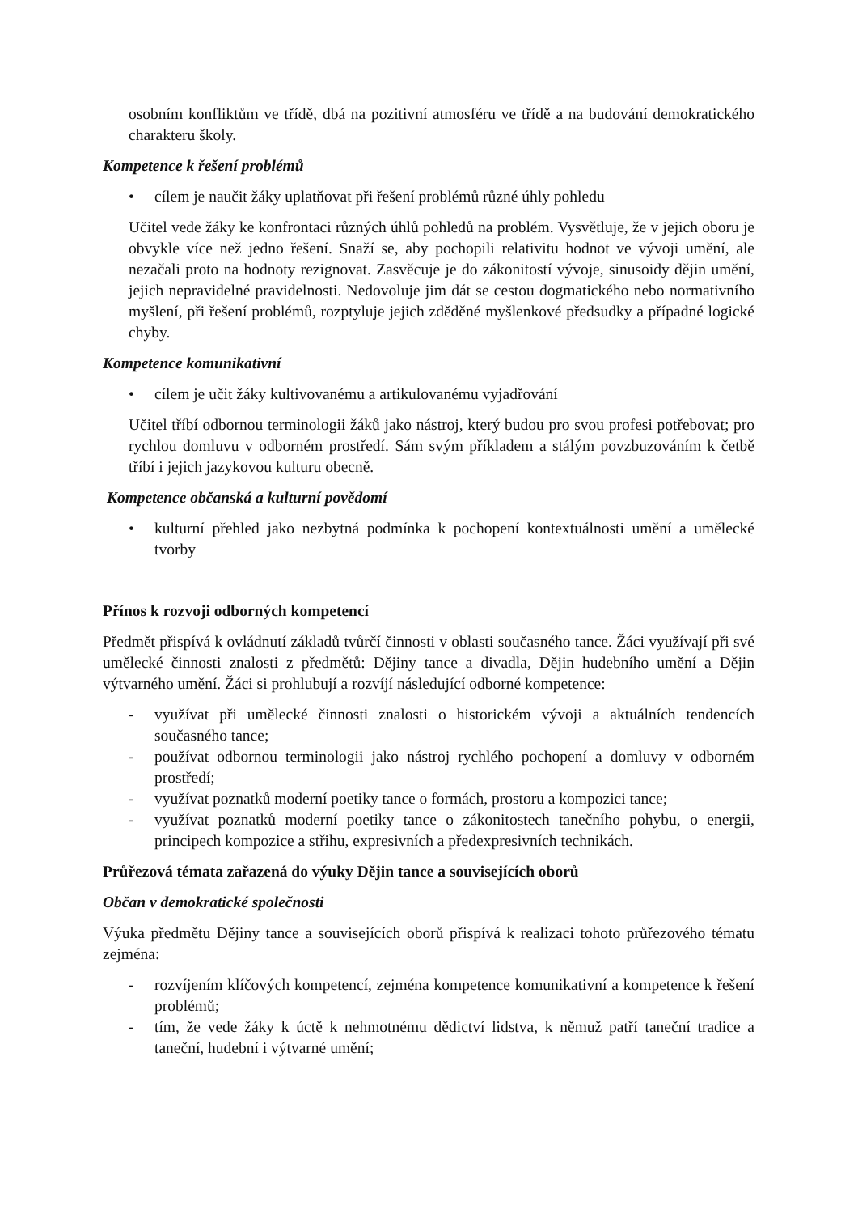osobním konfliktům ve třídě, dbá na pozitivní atmosféru ve třídě a na budování demokratického charakteru školy.
Kompetence k řešení problémů
• cílem je naučit žáky uplatňovat při řešení problémů různé úhly pohledu
Učitel vede žáky ke konfrontaci různých úhlů pohledů na problém. Vysvětluje, že v jejich oboru je obvykle více než jedno řešení. Snaží se, aby pochopili relativitu hodnot ve vývoji umění, ale nezačali proto na hodnoty rezignovat. Zasvěcuje je do zákonitostí vývoje, sinusoidy dějin umění, jejich nepravidelné pravidelnosti. Nedovoluje jim dát se cestou dogmatického nebo normativního myšlení, při řešení problémů, rozptyluje jejich zděděné myšlenkové předsudky a případné logické chyby.
Kompetence komunikativní
• cílem je učit žáky kultivovanému a artikulovanému vyjadřování
Učitel tříbí odbornou terminologii žáků jako nástroj, který budou pro svou profesi potřebovat; pro rychlou domluvu v odborném prostředí. Sám svým příkladem a stálým povzbuzováním k četbě tříbí i jejich jazykovou kulturu obecně.
Kompetence občanská a kulturní povědomí
• kulturní přehled jako nezbytná podmínka k pochopení kontextuálnosti umění a umělecké tvorby
Přínos k rozvoji odborných kompetencí
Předmět přispívá k ovládnutí základů tvůrčí činnosti v oblasti současného tance. Žáci využívají při své umělecké činnosti znalosti z předmětů: Dějiny tance a divadla, Dějin hudebního umění a Dějin výtvarného umění. Žáci si prohlubují a rozvíjí následující odborné kompetence:
- využívat při umělecké činnosti znalosti o historickém vývoji a aktuálních tendencích současného tance;
- používat odbornou terminologii jako nástroj rychlého pochopení a domluvy v odborném prostředí;
- využívat poznatků moderní poetiky tance o formách, prostoru a kompozici tance;
- využívat poznatků moderní poetiky tance o zákonitostech tanečního pohybu, o energii, principech kompozice a střihu, expresivních a předexpresivních technikách.
Průřezová témata zařazená do výuky Dějin tance a souvisejících oborů
Občan v demokratické společnosti
Výuka předmětu Dějiny tance a souvisejících oborů přispívá k realizaci tohoto průřezového tématu zejména:
- rozvíjením klíčových kompetencí, zejména kompetence komunikativní a kompetence k řešení problémů;
- tím, že vede žáky k úctě k nehmotnému dědictví lidstva, k němuž patří taneční tradice a taneční, hudební i výtvarné umění;